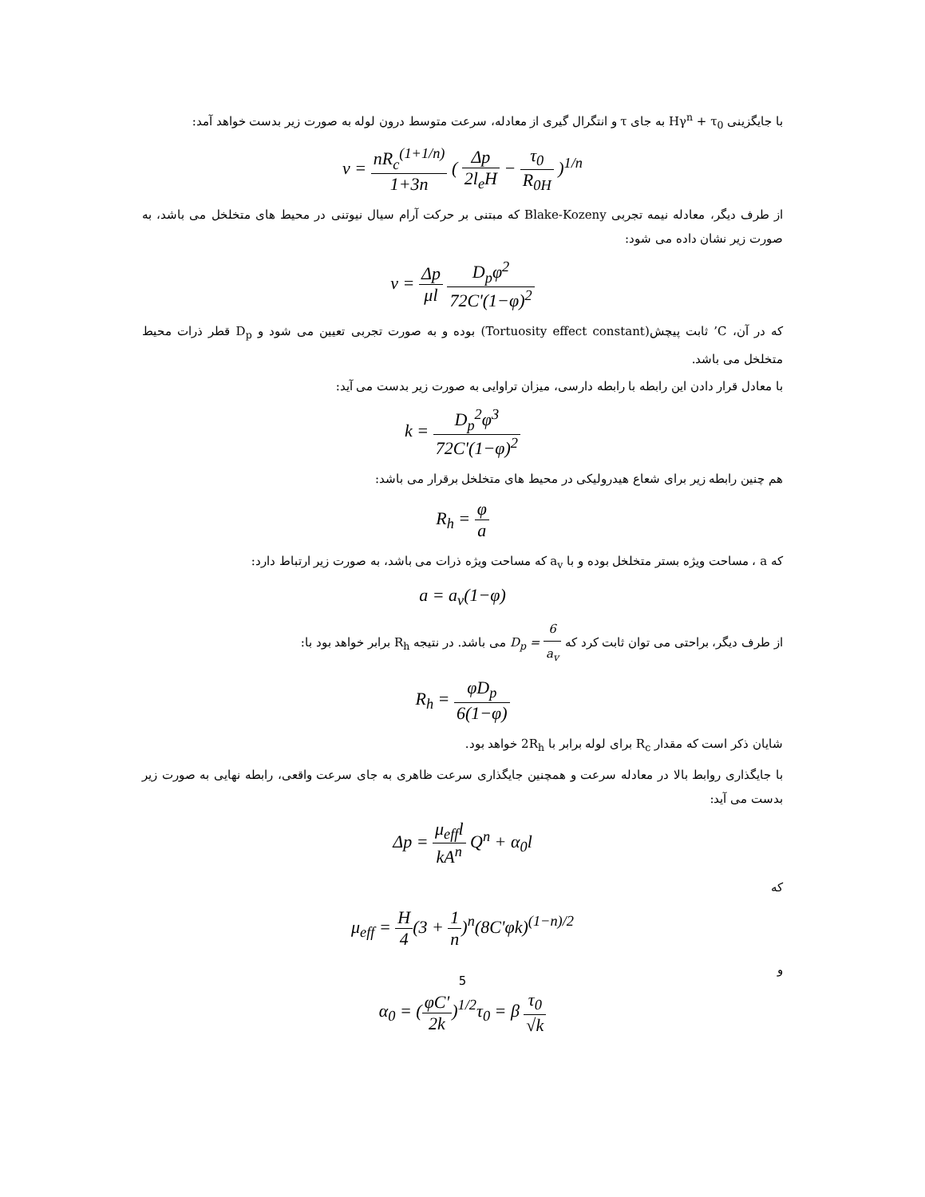با جایگزینی Hγ<sup>n</sup> + τ<sub>0</sub> به جای τ و انتگرال گیری از معادله، سرعت متوسط درون لوله به صورت زیر بدست خواهد آمد:
v = nR<sub>c</sub><sup>(1+1/n)</sup> 1+3n ( Δp 2l<sub>e</sub>H − τ<sub>0</sub> R<sub>0H</sub> )<sup>1/n</sup>
از طرف دیگر، معادله نیمه تجربی Blake-Kozeny که مبتنی بر حرکت آرام سیال نیوتنی در محیط های متخلخل می باشد، به صورت زیر نشان داده می شود:
v = Δp μl D<sub>p</sub>φ<sup>2</sup> 72C'(1−φ)<sup>2</sup>
که در آن، C’ ثابت پیچش(Tortuosity effect constant) بوده و به صورت تجربی تعیین می شود و D<sub>p</sub> قطر ذرات محیط متخلخل می باشد.
با معادل قرار دادن این رابطه با رابطه دارسی، میزان تراوایی به صورت زیر بدست می آید:
k = D<sub>p</sub><sup>2</sup>φ<sup>3</sup> 72C'(1−φ)<sup>2</sup>
هم چنین رابطه زیر برای شعاع هیدرولیکی در محیط های متخلخل برقرار می باشد:
R<sub>h</sub> = φ a
که a ، مساحت ویژه بستر متخلخل بوده و با a<sub>v</sub> که مساحت ویژه ذرات می باشد، به صورت زیر ارتباط دارد:
a = a<sub>v</sub>(1−φ)
از طرف دیگر، براحتی می توان ثابت کرد که D<sub>p</sub> = 6 a<sub>v</sub> می باشد. در نتیجه R<sub>h</sub> برابر خواهد بود با:
R<sub>h</sub> = φD<sub>p</sub> 6(1−φ)
شایان ذکر است که مقدار R<sub>c</sub> برای لوله برابر با 2R<sub>h</sub> خواهد بود.
با جایگذاری روابط بالا در معادله سرعت و همچنین جایگذاری سرعت ظاهری به جای سرعت واقعی، رابطه نهایی به صورت زیر بدست می آید:
Δp = μ<sub>eff</sub>l kA<sup>n</sup> Q<sup>n</sup> + α<sub>0</sub>l
که
μ<sub>eff</sub> = H 4(3 + 1 n)<sup>n</sup>(8C'φk)<sup>(1−n)/2</sup>
و
α<sub>0</sub> = (φC' 2k)<sup>1/2</sup>τ<sub>0</sub> = β τ<sub>0</sub> √k
5